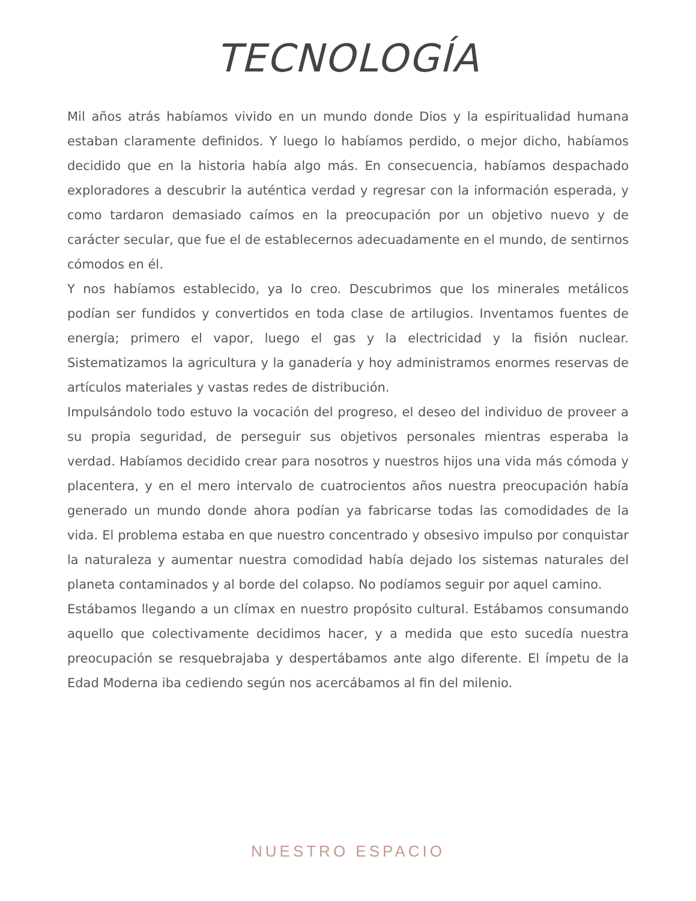TECNOLOGÍA
Mil años atrás habíamos vivido en un mundo donde Dios y la espiritualidad humana estaban claramente definidos. Y luego lo habíamos perdido, o mejor dicho, habíamos decidido que en la historia había algo más. En consecuencia, habíamos despachado exploradores a descubrir la auténtica verdad y regresar con la información esperada, y como tardaron demasiado caímos en la preocupación por un objetivo nuevo y de carácter secular, que fue el de establecernos adecuadamente en el mundo, de sentirnos cómodos en él.
Y nos habíamos establecido, ya lo creo. Descubrimos que los minerales metálicos podían ser fundidos y convertidos en toda clase de artilugios. Inventamos fuentes de energía; primero el vapor, luego el gas y la electricidad y la fisión nuclear. Sistematizamos la agricultura y la ganadería y hoy administramos enormes reservas de artículos materiales y vastas redes de distribución.
Impulsándolo todo estuvo la vocación del progreso, el deseo del individuo de proveer a su propia seguridad, de perseguir sus objetivos personales mientras esperaba la verdad. Habíamos decidido crear para nosotros y nuestros hijos una vida más cómoda y placentera, y en el mero intervalo de cuatrocientos años nuestra preocupación había generado un mundo donde ahora podían ya fabricarse todas las comodidades de la vida. El problema estaba en que nuestro concentrado y obsesivo impulso por conquistar la naturaleza y aumentar nuestra comodidad había dejado los sistemas naturales del planeta contaminados y al borde del colapso. No podíamos seguir por aquel camino.
Estábamos llegando a un clímax en nuestro propósito cultural. Estábamos consumando aquello que colectivamente decidimos hacer, y a medida que esto sucedía nuestra preocupación se resquebrajaba y despertábamos ante algo diferente. El ímpetu de la Edad Moderna iba cediendo según nos acercábamos al fin del milenio.
NUESTRO ESPACIO